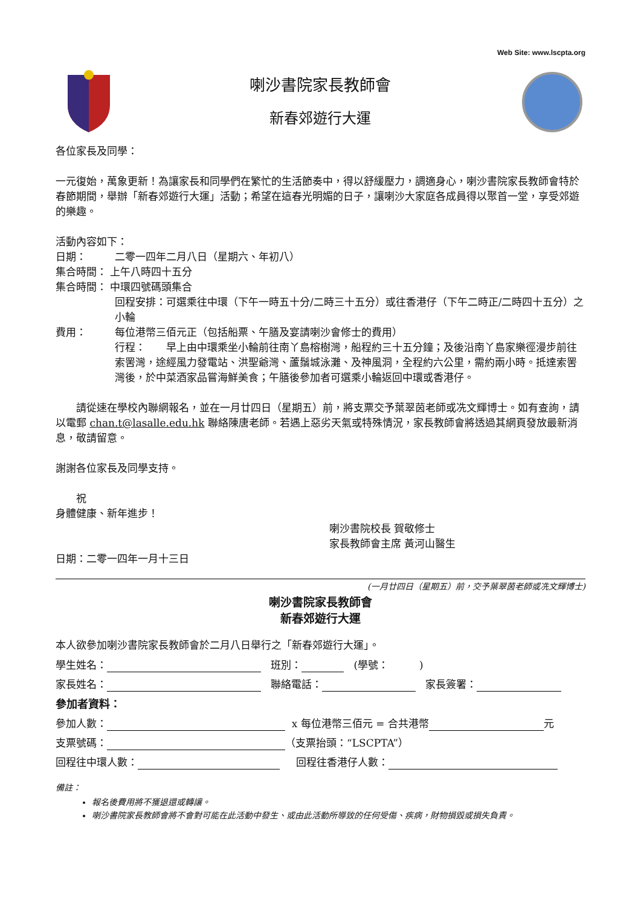Web Site: www.lscpta.org
喇沙書院家長教師會
新春郊遊行大運
各位家長及同學：
一元復始，萬象更新！為讓家長和同學們在繁忙的生活節奏中，得以舒緩壓力，調適身心，喇沙書院家長教師會特於春節期間，舉辦「新春郊遊行大運」活動；希望在這春光明媚的日子，讓喇沙大家庭各成員得以聚首一堂，享受郊遊的樂趣。
活動內容如下：
日期： 二零一四年二月八日（星期六、年初八）
集合時間： 上午八時四十五分
集合時間： 中環四號碼頭集合
回程安排：可選乘往中環（下午一時五十分/二時三十五分）或往香港仔（下午二時正/二時四十五分）之小輪
費用： 每位港幣三佰元正（包括船票、午膳及宴請喇沙會修士的費用）
行程：　　早上由中環乘坐小輪前往南丫島榕樹灣，船程約三十五分鐘；及後沿南丫島家樂徑漫步前往索罟灣，途經風力發電站、洪聖爺灣、蘆鬚城泳灘、及神風洞，全程約六公里，需約兩小時。抵達索罟灣後，於中菜酒家品嘗海鮮美食；午膳後參加者可選乘小輪返回中環或香港仔。
　　請從速在學校內聯網報名，並在一月廿四日（星期五）前，將支票交予葉翠茵老師或冼文輝博士。如有查詢，請以電郵 chan.t@lasalle.edu.hk 聯絡陳唐老師。若遇上惡劣天氣或特殊情況，家長教師會將透過其網頁發放最新消息，敬請留意。
謝謝各位家長及同學支持。
　　祝
身體健康、新年進步！
喇沙書院校長 賀敬修士
家長教師會主席 黃河山醫生
日期：二零一四年一月十三日
(一月廿四日（星期五）前，交予葉翠茵老師或冼文輝博士)
喇沙書院家長教師會
新春郊遊行大運
本人欲參加喇沙書院家長教師會於二月八日舉行之「新春郊遊行大運」。
學生姓名： 班別： (學號：　　　)
家長姓名： 聯絡電話： 家長簽署：
參加者資料：
參加人數： x 每位港幣三佰元 = 合共港幣 元
支票號碼： （支票抬頭：“LSCPTA”）
回程往中環人數： 回程往香港仔人數：
備註：
報名後費用將不獲退還或轉讓。
喇沙書院家長教師會將不會對可能在此活動中發生、或由此活動所導致的任何受傷、疾病，財物損毀或損失負責。